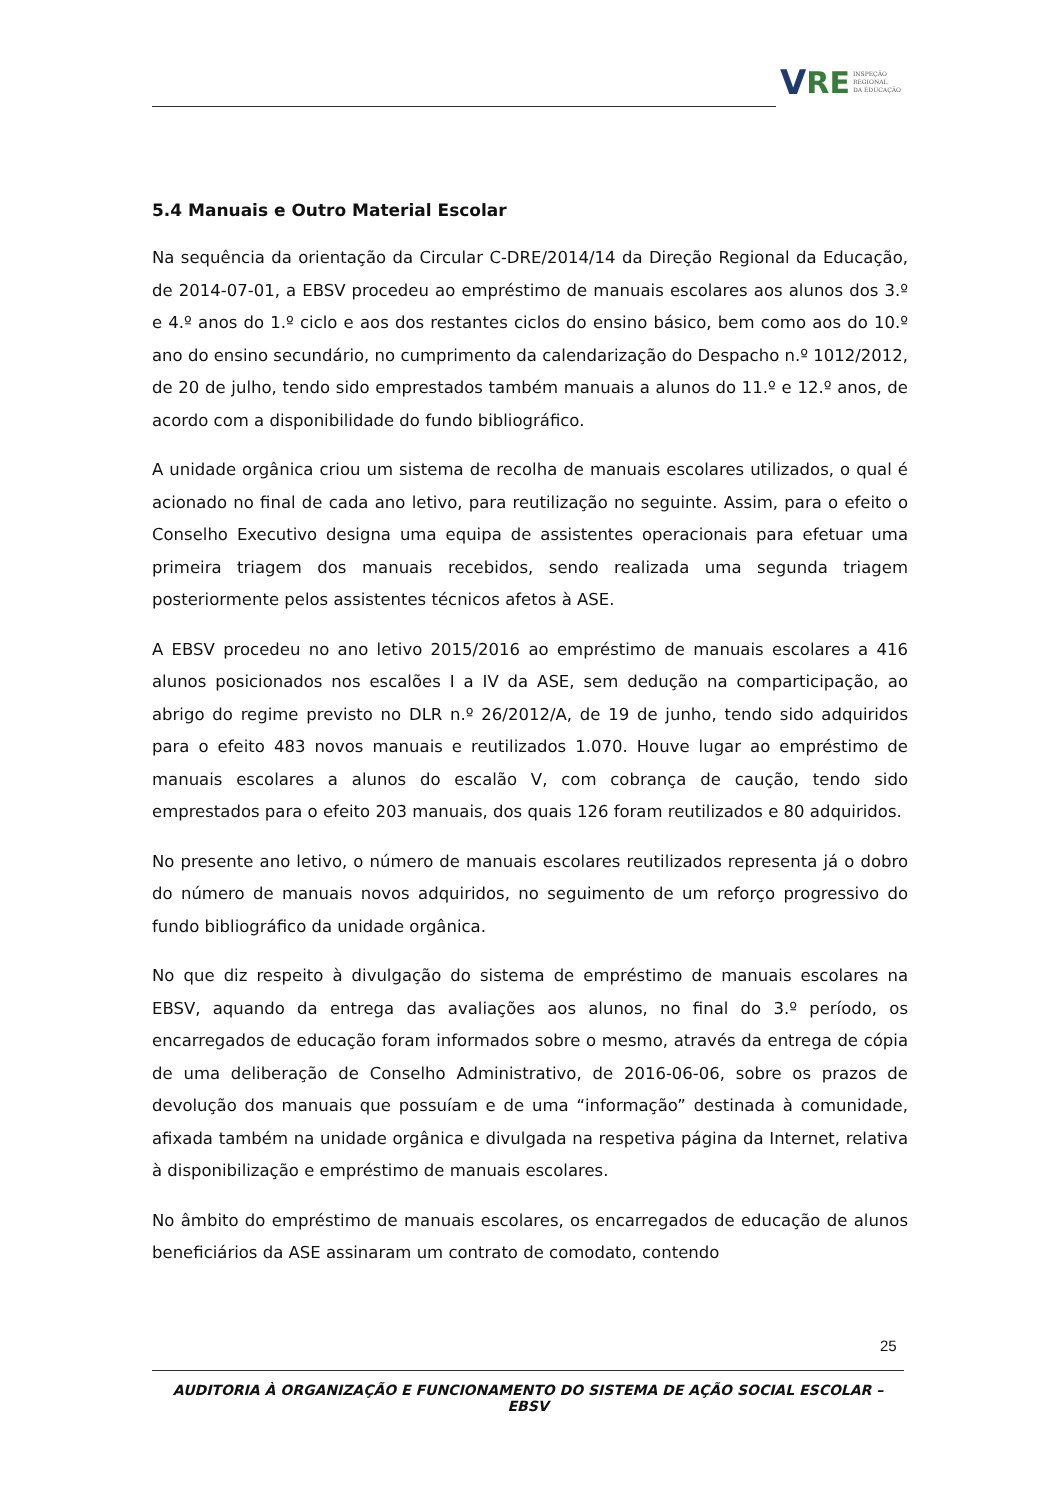V RE INSPEÇÃO
REGIONAL
DA EDUCAÇÃO
5.4 Manuais e Outro Material Escolar
Na sequência da orientação da Circular C-DRE/2014/14 da Direção Regional da Educação, de 2014-07-01, a EBSV procedeu ao empréstimo de manuais escolares aos alunos dos 3.º e 4.º anos do 1.º ciclo e aos dos restantes ciclos do ensino básico, bem como aos do 10.º ano do ensino secundário, no cumprimento da calendarização do Despacho n.º 1012/2012, de 20 de julho, tendo sido emprestados também manuais a alunos do 11.º e 12.º anos, de acordo com a disponibilidade do fundo bibliográfico.
A unidade orgânica criou um sistema de recolha de manuais escolares utilizados, o qual é acionado no final de cada ano letivo, para reutilização no seguinte. Assim, para o efeito o Conselho Executivo designa uma equipa de assistentes operacionais para efetuar uma primeira triagem dos manuais recebidos, sendo realizada uma segunda triagem posteriormente pelos assistentes técnicos afetos à ASE.
A EBSV procedeu no ano letivo 2015/2016 ao empréstimo de manuais escolares a 416 alunos posicionados nos escalões I a IV da ASE, sem dedução na comparticipação, ao abrigo do regime previsto no DLR n.º 26/2012/A, de 19 de junho, tendo sido adquiridos para o efeito 483 novos manuais e reutilizados 1.070. Houve lugar ao empréstimo de manuais escolares a alunos do escalão V, com cobrança de caução, tendo sido emprestados para o efeito 203 manuais, dos quais 126 foram reutilizados e 80 adquiridos.
No presente ano letivo, o número de manuais escolares reutilizados representa já o dobro do número de manuais novos adquiridos, no seguimento de um reforço progressivo do fundo bibliográfico da unidade orgânica.
No que diz respeito à divulgação do sistema de empréstimo de manuais escolares na EBSV, aquando da entrega das avaliações aos alunos, no final do 3.º período, os encarregados de educação foram informados sobre o mesmo, através da entrega de cópia de uma deliberação de Conselho Administrativo, de 2016-06-06, sobre os prazos de devolução dos manuais que possuíam e de uma “informação” destinada à comunidade, afixada também na unidade orgânica e divulgada na respetiva página da Internet, relativa à disponibilização e empréstimo de manuais escolares.
No âmbito do empréstimo de manuais escolares, os encarregados de educação de alunos beneficiários da ASE assinaram um contrato de comodato, contendo
25
AUDITORIA À ORGANIZAÇÃO E FUNCIONAMENTO DO SISTEMA DE AÇÃO SOCIAL ESCOLAR – EBSV